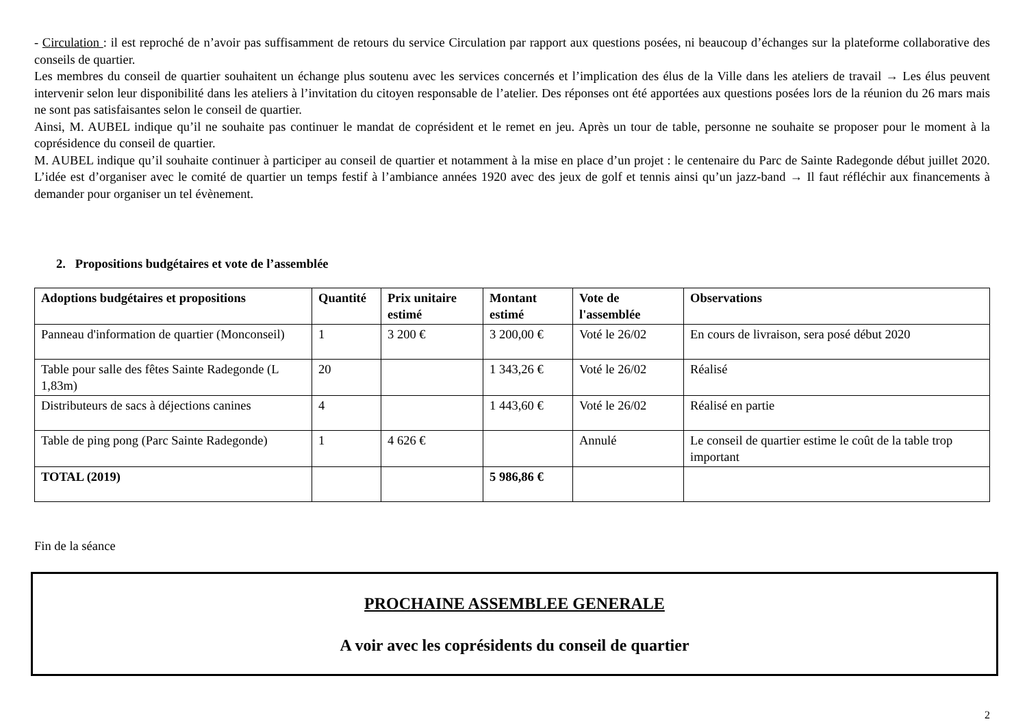- Circulation : il est reproché de n’avoir pas suffisamment de retours du service Circulation par rapport aux questions posées, ni beaucoup d’échanges sur la plateforme collaborative des conseils de quartier.
Les membres du conseil de quartier souhaitent un échange plus soutenu avec les services concernés et l’implication des élus de la Ville dans les ateliers de travail → Les élus peuvent intervenir selon leur disponibilité dans les ateliers à l’invitation du citoyen responsable de l’atelier. Des réponses ont été apportées aux questions posées lors de la réunion du 26 mars mais ne sont pas satisfaisantes selon le conseil de quartier.
Ainsi, M. AUBEL indique qu’il ne souhaite pas continuer le mandat de coprésident et le remet en jeu. Après un tour de table, personne ne souhaite se proposer pour le moment à la coprésidence du conseil de quartier.
M. AUBEL indique qu’il souhaite continuer à participer au conseil de quartier et notamment à la mise en place d’un projet : le centenaire du Parc de Sainte Radegonde début juillet 2020. L’idée est d’organiser avec le comité de quartier un temps festif à l’ambiance années 1920 avec des jeux de golf et tennis ainsi qu’un jazz-band → Il faut réfléchir aux financements à demander pour organiser un tel évènement.
2. Propositions budgétaires et vote de l’assemblée
| Adoptions budgétaires et propositions | Quantité | Prix unitaire estimé | Montant estimé | Vote de l'assemblée | Observations |
| --- | --- | --- | --- | --- | --- |
| Panneau d'information de quartier (Monconseil) | 1 | 3 200 € | 3 200,00 € | Voté le 26/02 | En cours de livraison, sera posé début 2020 |
| Table pour salle des fêtes Sainte Radegonde (L 1,83m) | 20 | | 1 343,26 € | Voté le 26/02 | Réalisé |
| Distributeurs de sacs à déjections canines | 4 | | 1 443,60 € | Voté le 26/02 | Réalisé en partie |
| Table de ping pong (Parc Sainte Radegonde) | 1 | 4 626 € | | Annulé | Le conseil de quartier estime le coût de la table trop important |
| TOTAL (2019) | | | 5 986,86 € | | |
Fin de la séance
PROCHAINE ASSEMBLEE GENERALE
A voir avec les coprésidents du conseil de quartier
2